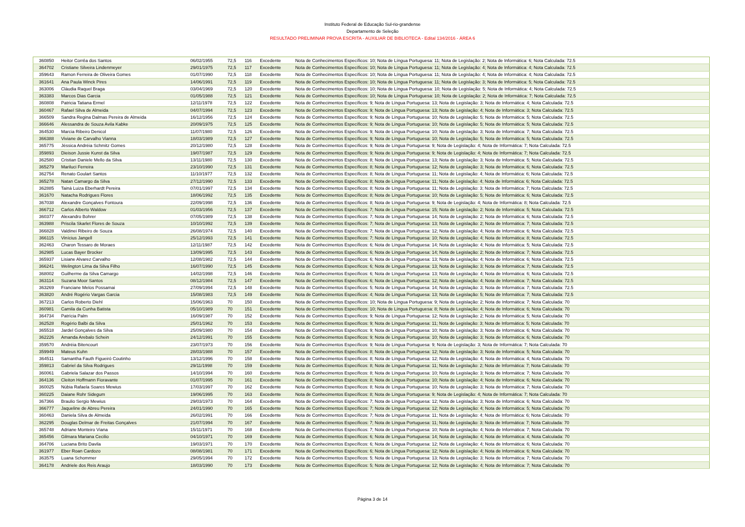Instituto Federal de Educação Sul-rio-grandense
Departamento de Seleção
RESULTADO PRELIMINAR PROVA ESCRITA - AUXILIAR DE BIBLIOTECA - Edital 134/2016 - ÁREA 6
| 360850 | Heitor Corrêa dos Santos | 06/02/1955 | 72,5 | 116 | Excedente | Nota de Conhecimentos Específicos: 10; Nota de Língua Portuguesa: 11; Nota de Legislação: 2; Nota de Informática: 6; Nota Calculada: 72.5 |
| 364702 | Cristiane Silveira Lindenmeyer | 29/01/1975 | 72,5 | 117 | Excedente | Nota de Conhecimentos Específicos: 10; Nota de Língua Portuguesa: 11; Nota de Legislação: 4; Nota de Informática: 4; Nota Calculada: 72.5 |
| 359643 | Ramon Ferreira de Oliveira Gomes | 01/07/1990 | 72,5 | 118 | Excedente | Nota de Conhecimentos Específicos: 10; Nota de Língua Portuguesa: 11; Nota de Legislação: 4; Nota de Informática: 4; Nota Calculada: 72.5 |
| 361641 | Ana Paula Winck Pires | 14/06/1991 | 72,5 | 119 | Excedente | Nota de Conhecimentos Específicos: 10; Nota de Língua Portuguesa: 11; Nota de Legislação: 3; Nota de Informática: 5; Nota Calculada: 72.5 |
| 363006 | Cláudia Raquel Braga | 03/04/1969 | 72,5 | 120 | Excedente | Nota de Conhecimentos Específicos: 10; Nota de Língua Portuguesa: 10; Nota de Legislação: 5; Nota de Informática: 4; Nota Calculada: 72.5 |
| 363383 | Marcos Dias Garcia | 01/05/1988 | 72,5 | 121 | Excedente | Nota de Conhecimentos Específicos: 10; Nota de Língua Portuguesa: 10; Nota de Legislação: 2; Nota de Informática: 7; Nota Calculada: 72.5 |
| 360808 | Patricia Tatiana Ermel | 12/11/1978 | 72,5 | 122 | Excedente | Nota de Conhecimentos Específicos: 9; Nota de Língua Portuguesa: 13; Nota de Legislação: 3; Nota de Informática: 4; Nota Calculada: 72.5 |
| 360467 | Rafael Silva de Almeida | 04/07/1994 | 72,5 | 123 | Excedente | Nota de Conhecimentos Específicos: 9; Nota de Língua Portuguesa: 13; Nota de Legislação: 4; Nota de Informática: 3; Nota Calculada: 72.5 |
| 366509 | Sandra Regina Dalmas Pereira de Almeida | 16/12/1956 | 72,5 | 124 | Excedente | Nota de Conhecimentos Específicos: 9; Nota de Língua Portuguesa: 10; Nota de Legislação: 5; Nota de Informática: 5; Nota Calculada: 72.5 |
| 366646 | Alessandra de Souza Avila Kabke | 20/09/1975 | 72,5 | 125 | Excedente | Nota de Conhecimentos Específicos: 9; Nota de Língua Portuguesa: 10; Nota de Legislação: 5; Nota de Informática: 5; Nota Calculada: 72.5 |
| 364530 | Marcia Ribeiro Denicol | 11/07/1980 | 72,5 | 126 | Excedente | Nota de Conhecimentos Específicos: 9; Nota de Língua Portuguesa: 10; Nota de Legislação: 3; Nota de Informática: 7; Nota Calculada: 72.5 |
| 366388 | Viviane de Carvalho Vianna | 18/03/1989 | 72,5 | 127 | Excedente | Nota de Conhecimentos Específicos: 9; Nota de Língua Portuguesa: 10; Nota de Legislação: 5; Nota de Informática: 5; Nota Calculada: 72.5 |
| 365775 | Jéssica Andréia Schmitz Gomes | 20/12/1980 | 72,5 | 128 | Excedente | Nota de Conhecimentos Específicos: 9; Nota de Língua Portuguesa: 9; Nota de Legislação: 4; Nota de Informática: 7; Nota Calculada: 72.5 |
| 359893 | Dieison Jussie Kunst da Silva | 19/07/1987 | 72,5 | 129 | Excedente | Nota de Conhecimentos Específicos: 9; Nota de Língua Portuguesa: 9; Nota de Legislação: 4; Nota de Informática: 7; Nota Calculada: 72.5 |
| 362580 | Cristian Daniele Mello da Silva | 13/11/1980 | 72,5 | 130 | Excedente | Nota de Conhecimentos Específicos: 8; Nota de Língua Portuguesa: 13; Nota de Legislação: 3; Nota de Informática: 5; Nota Calculada: 72.5 |
| 365279 | Mariluci Ferreira | 23/10/1990 | 72,5 | 131 | Excedente | Nota de Conhecimentos Específicos: 8; Nota de Língua Portuguesa: 12; Nota de Legislação: 3; Nota de Informática: 6; Nota Calculada: 72.5 |
| 362754 | Renato Goulart Santos | 11/10/1977 | 72,5 | 132 | Excedente | Nota de Conhecimentos Específicos: 8; Nota de Língua Portuguesa: 11; Nota de Legislação: 4; Nota de Informática: 6; Nota Calculada: 72.5 |
| 365278 | Natan Camargo da Silva | 27/12/1990 | 72,5 | 133 | Excedente | Nota de Conhecimentos Específicos: 8; Nota de Língua Portuguesa: 11; Nota de Legislação: 4; Nota de Informática: 6; Nota Calculada: 72.5 |
| 362885 | Tainá Luiza Eberhardt Pereira | 07/01/1997 | 72,5 | 134 | Excedente | Nota de Conhecimentos Específicos: 8; Nota de Língua Portuguesa: 11; Nota de Legislação: 3; Nota de Informática: 7; Nota Calculada: 72.5 |
| 361670 | Natacha Rodrigues Flores | 18/06/1992 | 72,5 | 135 | Excedente | Nota de Conhecimentos Específicos: 8; Nota de Língua Portuguesa: 10; Nota de Legislação: 5; Nota de Informática: 6; Nota Calculada: 72.5 |
| 367038 | Alexandre Gonçalves Fontoura | 22/09/1998 | 72,5 | 136 | Excedente | Nota de Conhecimentos Específicos: 8; Nota de Língua Portuguesa: 9; Nota de Legislação: 4; Nota de Informática: 8; Nota Calculada: 72.5 |
| 366712 | Carlos Alberto Waldow | 01/03/1956 | 72,5 | 137 | Excedente | Nota de Conhecimentos Específicos: 7; Nota de Língua Portuguesa: 15; Nota de Legislação: 2; Nota de Informática: 5; Nota Calculada: 72.5 |
| 360377 | Alexandro Bohrer | 07/05/1989 | 72,5 | 138 | Excedente | Nota de Conhecimentos Específicos: 7; Nota de Língua Portuguesa: 14; Nota de Legislação: 2; Nota de Informática: 6; Nota Calculada: 72.5 |
| 363988 | Priscila Skarlet Flores de Souza | 10/10/1992 | 72,5 | 139 | Excedente | Nota de Conhecimentos Específicos: 7; Nota de Língua Portuguesa: 13; Nota de Legislação: 2; Nota de Informática: 7; Nota Calculada: 72.5 |
| 366828 | Valdinei Ribeiro de Souza | 26/08/1974 | 72,5 | 140 | Excedente | Nota de Conhecimentos Específicos: 7; Nota de Língua Portuguesa: 12; Nota de Legislação: 4; Nota de Informática: 6; Nota Calculada: 72.5 |
| 366115 | Vinícius Jangell | 25/12/1993 | 72,5 | 141 | Excedente | Nota de Conhecimentos Específicos: 7; Nota de Língua Portuguesa: 10; Nota de Legislação: 4; Nota de Informática: 8; Nota Calculada: 72.5 |
| 362463 | Charon Tessaro de Moraes | 12/11/1987 | 72,5 | 142 | Excedente | Nota de Conhecimentos Específicos: 6; Nota de Língua Portuguesa: 14; Nota de Legislação: 4; Nota de Informática: 5; Nota Calculada: 72.5 |
| 362985 | Lucas Bayer Brocker | 13/09/1995 | 72,5 | 143 | Excedente | Nota de Conhecimentos Específicos: 6; Nota de Língua Portuguesa: 14; Nota de Legislação: 2; Nota de Informática: 7; Nota Calculada: 72.5 |
| 365937 | Lisiane Alvarez Carvalho | 12/08/1982 | 72,5 | 144 | Excedente | Nota de Conhecimentos Específicos: 6; Nota de Língua Portuguesa: 13; Nota de Legislação: 4; Nota de Informática: 6; Nota Calculada: 72.5 |
| 366241 | Welington Lima da Silva Filho | 16/07/1990 | 72,5 | 145 | Excedente | Nota de Conhecimentos Específicos: 6; Nota de Língua Portuguesa: 13; Nota de Legislação: 3; Nota de Informática: 7; Nota Calculada: 72.5 |
| 368002 | Guilherme da Silva Camargo | 14/02/1998 | 72,5 | 146 | Excedente | Nota de Conhecimentos Específicos: 6; Nota de Língua Portuguesa: 13; Nota de Legislação: 4; Nota de Informática: 6; Nota Calculada: 72.5 |
| 363114 | Suzana Moor Santos | 08/12/1984 | 72,5 | 147 | Excedente | Nota de Conhecimentos Específicos: 6; Nota de Língua Portuguesa: 12; Nota de Legislação: 4; Nota de Informática: 7; Nota Calculada: 72.5 |
| 363269 | Franciane Melos Possamai | 27/09/1994 | 72,5 | 148 | Excedente | Nota de Conhecimentos Específicos: 5; Nota de Língua Portuguesa: 14; Nota de Legislação: 3; Nota de Informática: 7; Nota Calculada: 72.5 |
| 363820 | André Rogério Vargas Garcia | 15/08/1983 | 72,5 | 149 | Excedente | Nota de Conhecimentos Específicos: 4; Nota de Língua Portuguesa: 13; Nota de Legislação: 5; Nota de Informática: 7; Nota Calculada: 72.5 |
| 367213 | Carlos Roberto Diehl | 15/06/1963 | 70 | 150 | Excedente | Nota de Conhecimentos Específicos: 10; Nota de Língua Portuguesa: 9; Nota de Legislação: 2; Nota de Informática: 7; Nota Calculada: 70 |
| 360981 | Camila da Cunha Batista | 05/10/1989 | 70 | 151 | Excedente | Nota de Conhecimentos Específicos: 10; Nota de Língua Portuguesa: 8; Nota de Legislação: 4; Nota de Informática: 6; Nota Calculada: 70 |
| 364734 | Patrícia Palm | 16/09/1987 | 70 | 152 | Excedente | Nota de Conhecimentos Específicos: 9; Nota de Língua Portuguesa: 12; Nota de Legislação: 2; Nota de Informática: 5; Nota Calculada: 70 |
| 362528 | Rogério Balbi da Silva | 25/01/1962 | 70 | 153 | Excedente | Nota de Conhecimentos Específicos: 9; Nota de Língua Portuguesa: 11; Nota de Legislação: 3; Nota de Informática: 5; Nota Calculada: 70 |
| 365518 | Jardel Gonçalves da Silva | 25/09/1980 | 70 | 154 | Excedente | Nota de Conhecimentos Específicos: 9; Nota de Língua Portuguesa: 10; Nota de Legislação: 3; Nota de Informática: 6; Nota Calculada: 70 |
| 362226 | Amanda Arebalo Schein | 24/12/1991 | 70 | 155 | Excedente | Nota de Conhecimentos Específicos: 9; Nota de Língua Portuguesa: 10; Nota de Legislação: 3; Nota de Informática: 6; Nota Calculada: 70 |
| 359570 | Andréia Bitencourt | 23/07/1973 | 70 | 156 | Excedente | Nota de Conhecimentos Específicos: 9; Nota de Língua Portuguesa: 9; Nota de Legislação: 3; Nota de Informática: 7; Nota Calculada: 70 |
| 359949 | Mateus Kuhn | 28/03/1988 | 70 | 157 | Excedente | Nota de Conhecimentos Específicos: 8; Nota de Língua Portuguesa: 12; Nota de Legislação: 3; Nota de Informática: 5; Nota Calculada: 70 |
| 364511 | Samantha Fauth Figueiró Coutinho | 13/12/1996 | 70 | 158 | Excedente | Nota de Conhecimentos Específicos: 8; Nota de Língua Portuguesa: 12; Nota de Legislação: 4; Nota de Informática: 4; Nota Calculada: 70 |
| 359813 | Gabriel da Silva Rodrigues | 29/11/1998 | 70 | 159 | Excedente | Nota de Conhecimentos Específicos: 8; Nota de Língua Portuguesa: 11; Nota de Legislação: 2; Nota de Informática: 7; Nota Calculada: 70 |
| 360061 | Gabriela Salazar dos Passos | 14/10/1994 | 70 | 160 | Excedente | Nota de Conhecimentos Específicos: 8; Nota de Língua Portuguesa: 10; Nota de Legislação: 3; Nota de Informática: 7; Nota Calculada: 70 |
| 364136 | Cleiton Hoffmann Fioravante | 01/07/1995 | 70 | 161 | Excedente | Nota de Conhecimentos Específicos: 8; Nota de Língua Portuguesa: 10; Nota de Legislação: 4; Nota de Informática: 6; Nota Calculada: 70 |
| 360025 | Núbia Rafaela Soares Mewius | 17/03/1997 | 70 | 162 | Excedente | Nota de Conhecimentos Específicos: 8; Nota de Língua Portuguesa: 10; Nota de Legislação: 3; Nota de Informática: 7; Nota Calculada: 70 |
| 360225 | Daiane Rohr Sidegum | 19/06/1995 | 70 | 163 | Excedente | Nota de Conhecimentos Específicos: 8; Nota de Língua Portuguesa: 9; Nota de Legislação: 4; Nota de Informática: 7; Nota Calculada: 70 |
| 367366 | Braulio Sergio Mewius | 29/03/1973 | 70 | 164 | Excedente | Nota de Conhecimentos Específicos: 7; Nota de Língua Portuguesa: 12; Nota de Legislação: 3; Nota de Informática: 6; Nota Calculada: 70 |
| 366777 | Jaqueline de Abreu Pereira | 24/01/1990 | 70 | 165 | Excedente | Nota de Conhecimentos Específicos: 7; Nota de Língua Portuguesa: 12; Nota de Legislação: 4; Nota de Informática: 5; Nota Calculada: 70 |
| 360463 | Daniela Silva de Almeida | 26/02/1991 | 70 | 166 | Excedente | Nota de Conhecimentos Específicos: 7; Nota de Língua Portuguesa: 11; Nota de Legislação: 4; Nota de Informática: 6; Nota Calculada: 70 |
| 362295 | Douglas Delmar de Freitas Gonçalves | 21/07/1994 | 70 | 167 | Excedente | Nota de Conhecimentos Específicos: 7; Nota de Língua Portuguesa: 11; Nota de Legislação: 3; Nota de Informática: 7; Nota Calculada: 70 |
| 365748 | Adriane Monteiro Viana | 15/11/1971 | 70 | 168 | Excedente | Nota de Conhecimentos Específicos: 7; Nota de Língua Portuguesa: 10; Nota de Legislação: 4; Nota de Informática: 7; Nota Calculada: 70 |
| 365456 | Gilmara Mariana Cecilio | 04/10/1971 | 70 | 169 | Excedente | Nota de Conhecimentos Específicos: 6; Nota de Língua Portuguesa: 14; Nota de Legislação: 4; Nota de Informática: 4; Nota Calculada: 70 |
| 364706 | Luciana Brito Davila | 19/03/1971 | 70 | 170 | Excedente | Nota de Conhecimentos Específicos: 6; Nota de Língua Portuguesa: 12; Nota de Legislação: 4; Nota de Informática: 6; Nota Calculada: 70 |
| 361977 | Eber Roan Cardozo | 08/08/1981 | 70 | 171 | Excedente | Nota de Conhecimentos Específicos: 6; Nota de Língua Portuguesa: 12; Nota de Legislação: 4; Nota de Informática: 6; Nota Calculada: 70 |
| 363575 | Luana Schommer | 29/05/1994 | 70 | 172 | Excedente | Nota de Conhecimentos Específicos: 5; Nota de Língua Portuguesa: 13; Nota de Legislação: 3; Nota de Informática: 7; Nota Calculada: 70 |
| 364178 | Andriele dos Reis Araujo | 18/03/1990 | 70 | 173 | Excedente | Nota de Conhecimentos Específicos: 5; Nota de Língua Portuguesa: 12; Nota de Legislação: 4; Nota de Informática: 7; Nota Calculada: 70 |
Página 3 de 14